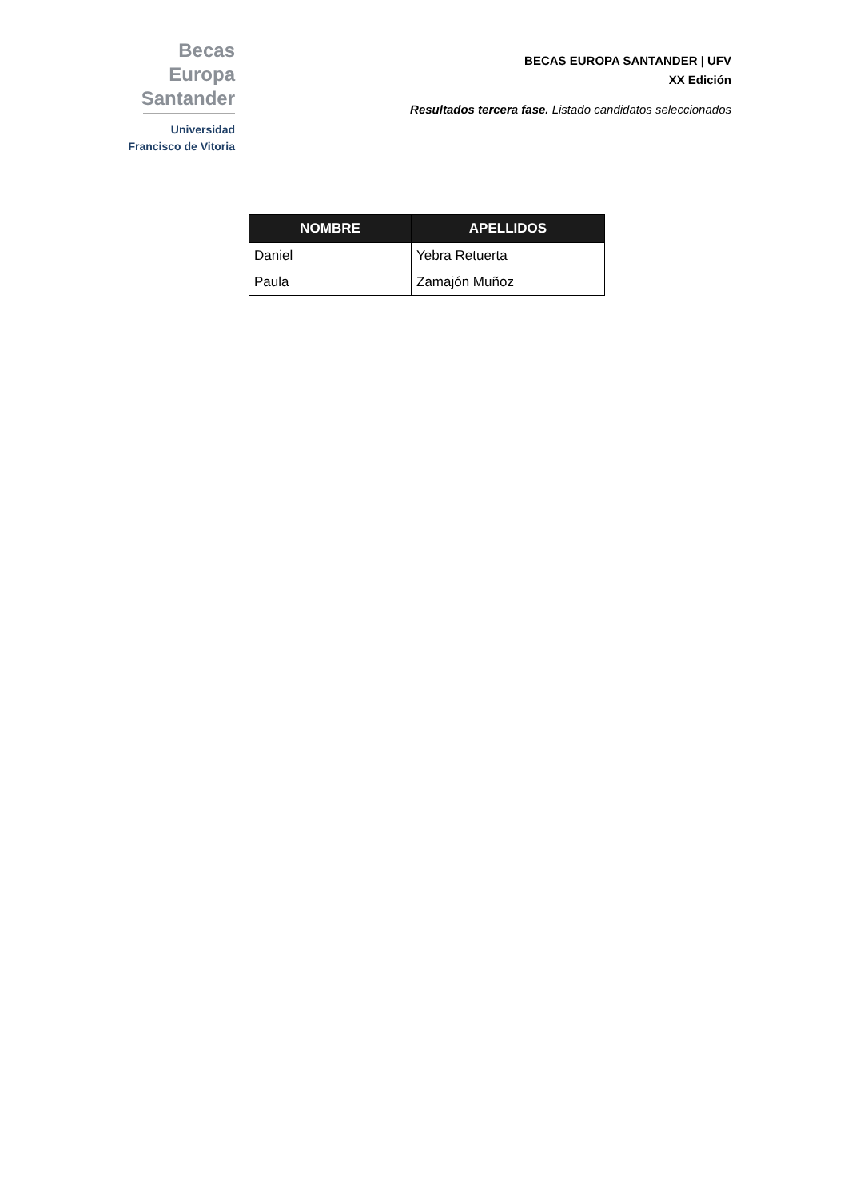Becas Europa
Santander
Universidad
Francisco de Vitoria
BECAS EUROPA SANTANDER | UFV
XX Edición
Resultados tercera fase. Listado candidatos seleccionados
| NOMBRE | APELLIDOS |
| --- | --- |
| Daniel | Yebra Retuerta |
| Paula | Zamajón Muñoz |